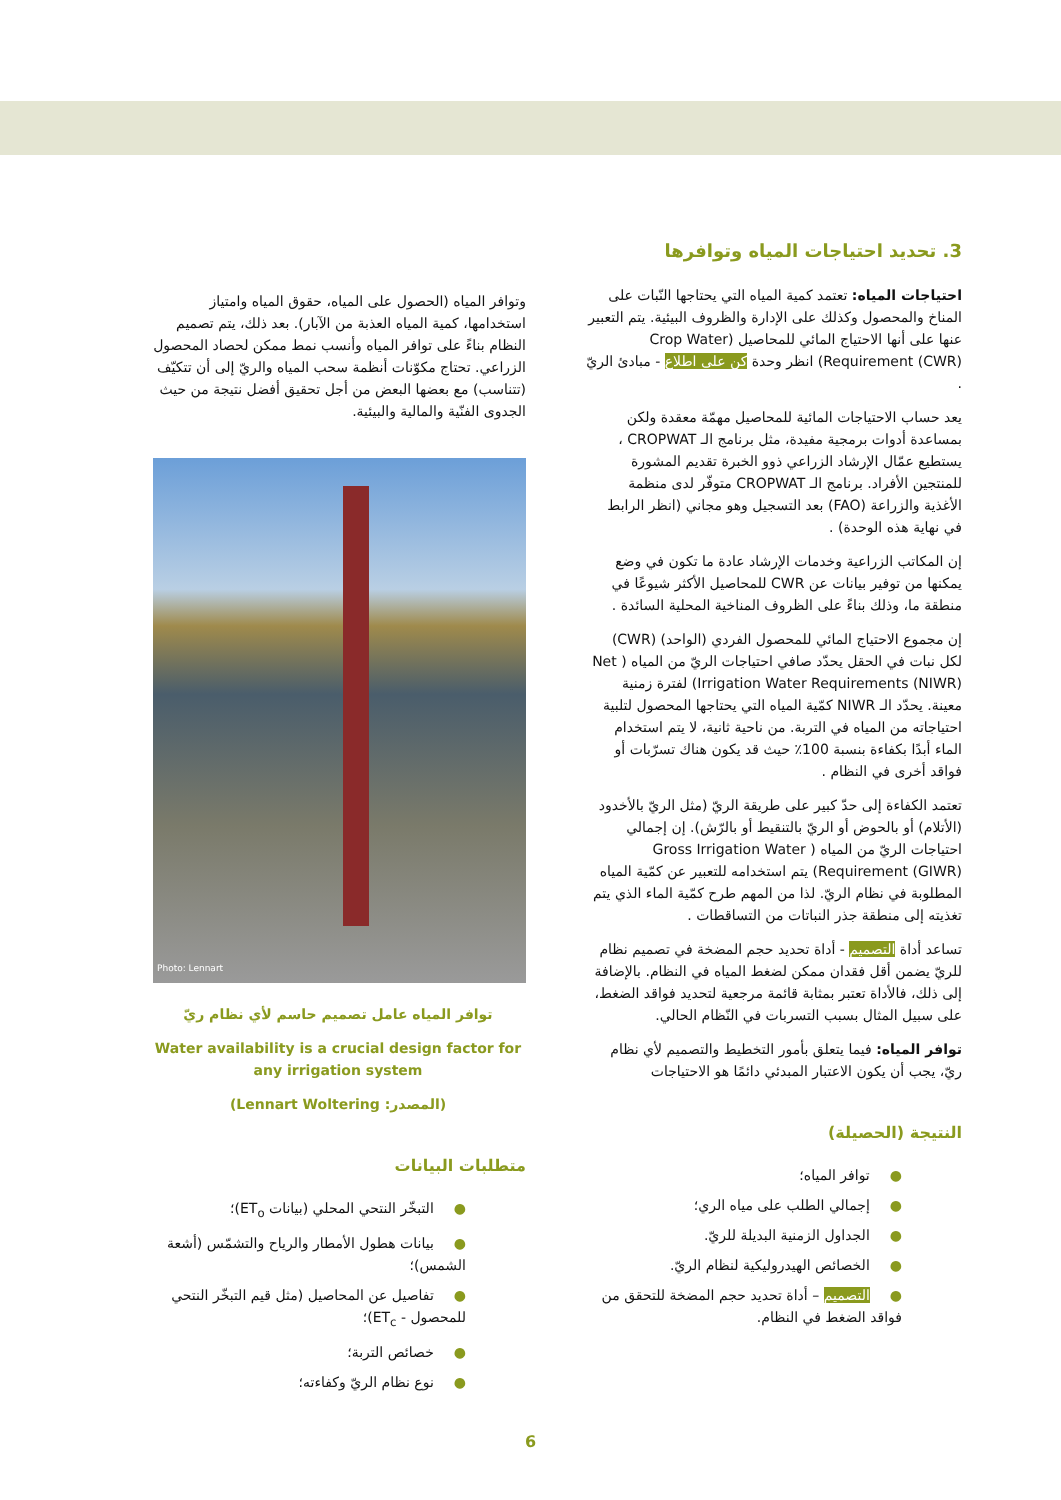3. تحديد احتياجات المياه وتوافرها
احتياجات المياه: تعتمد كمية المياه التي يحتاجها النّبات على المناخ والمحصول وكذلك على الإدارة والظروف البيئية. يتم التعبير عنها على أنها الاحتياج المائي للمحاصيل (Crop Water Requirement (CWR)) انظر وحدة كن على اطلاع - مبادئ الريّ .
يعد حساب الاحتياجات المائية للمحاصيل مهمّة معقدة ولكن بمساعدة أدوات برمجية مفيدة، مثل برنامج الـ CROPWAT ، يستطيع عمّال الإرشاد الزراعي ذوو الخبرة تقديم المشورة للمنتجين الأفراد. برنامج الـ CROPWAT متوفّر لدى منظمة الأغذية والزراعة (FAO) بعد التسجيل وهو مجاني (انظر الرابط في نهاية هذه الوحدة) .
إن المكاتب الزراعية وخدمات الإرشاد عادة ما تكون في وضع يمكنها من توفير بيانات عن CWR للمحاصيل الأكثر شيوعًا في منطقة ما، وذلك بناءً على الظروف المناخية المحلية السائدة .
إن مجموع الاحتياج المائي للمحصول الفردي (الواحد) (CWR) لكل نبات في الحقل يحدّد صافي احتياجات الريّ من المياه ( Net Irrigation Water Requirements (NIWR)) لفترة زمنية معينة. يحدّد الـ NIWR كمّية المياه التي يحتاجها المحصول لتلبية احتياجاته من المياه في التربة. من ناحية ثانية، لا يتم استخدام الماء أبدًا بكفاءة بنسبة 100٪ حيث قد يكون هناك تسرّبات أو فواقد أخرى في النظام .
تعتمد الكفاءة إلى حدّ كبير على طريقة الريّ (مثل الريّ بالأخدود (الأتلام) أو بالحوض أو الريّ بالتنقيط أو بالرّش). إن إجمالي احتياجات الريّ من المياه ( Gross Irrigation Water Requirement (GIWR)) يتم استخدامه للتعبير عن كمّية المياه المطلوبة في نظام الريّ. لذا من المهم طرح كمّية الماء الذي يتم تغذيته إلى منطقة جذر النباتات من التساقطات .
تساعد أداة التصميم - أداة تحديد حجم المضخة في تصميم نظام للريّ يضمن أقل فقدان ممكن لضغط المياه في النظام. بالإضافة إلى ذلك، فالأداة تعتبر بمثابة قائمة مرجعية لتحديد فواقد الضغط، على سبيل المثال بسبب التسربات في النّظام الحالي.
توافر المياه: فيما يتعلق بأمور التخطيط والتصميم لأي نظام ريّ، يجب أن يكون الاعتبار المبدئي دائمًا هو الاحتياجات
النتيجة (الحصيلة)
●توافر المياه؛
●إجمالي الطلب على مياه الري؛
●الجداول الزمنية البديلة للريّ.
●الخصائص الهيدروليكية لنظام الريّ.
●التصميم – أداة تحديد حجم المضخة للتحقق من فواقد الضغط في النظام.
وتوافر المياه (الحصول على المياه، حقوق المياه وامتياز استخدامها، كمية المياه العذبة من الآبار). بعد ذلك، يتم تصميم النظام بناءً على توافر المياه وأنسب نمط ممكن لحصاد المحصول الزراعي. تحتاج مكوّنات أنظمة سحب المياه والريّ إلى أن تتكيّف (تتناسب) مع بعضها البعض من أجل تحقيق أفضل نتيجة من حيث الجدوى الفنّية والمالية والبيئية.
Photo: Lennart
توافر المياه عامل تصميم حاسم لأي نظام ريّ
Water availability is a crucial design factor for any irrigation system
(المصدر: Lennart Woltering)
متطلبات البيانات
●التبخّر النتحي المحلي (بيانات ET<sub>o</sub>)؛
●بيانات هطول الأمطار والرياح والتشمّس (أشعة الشمس)؛
●تفاصيل عن المحاصيل (مثل قيم التبخّر النتحي للمحصول - ET<sub>c</sub>)؛
●خصائص التربة؛
●نوع نظام الريّ وكفاءته؛
6